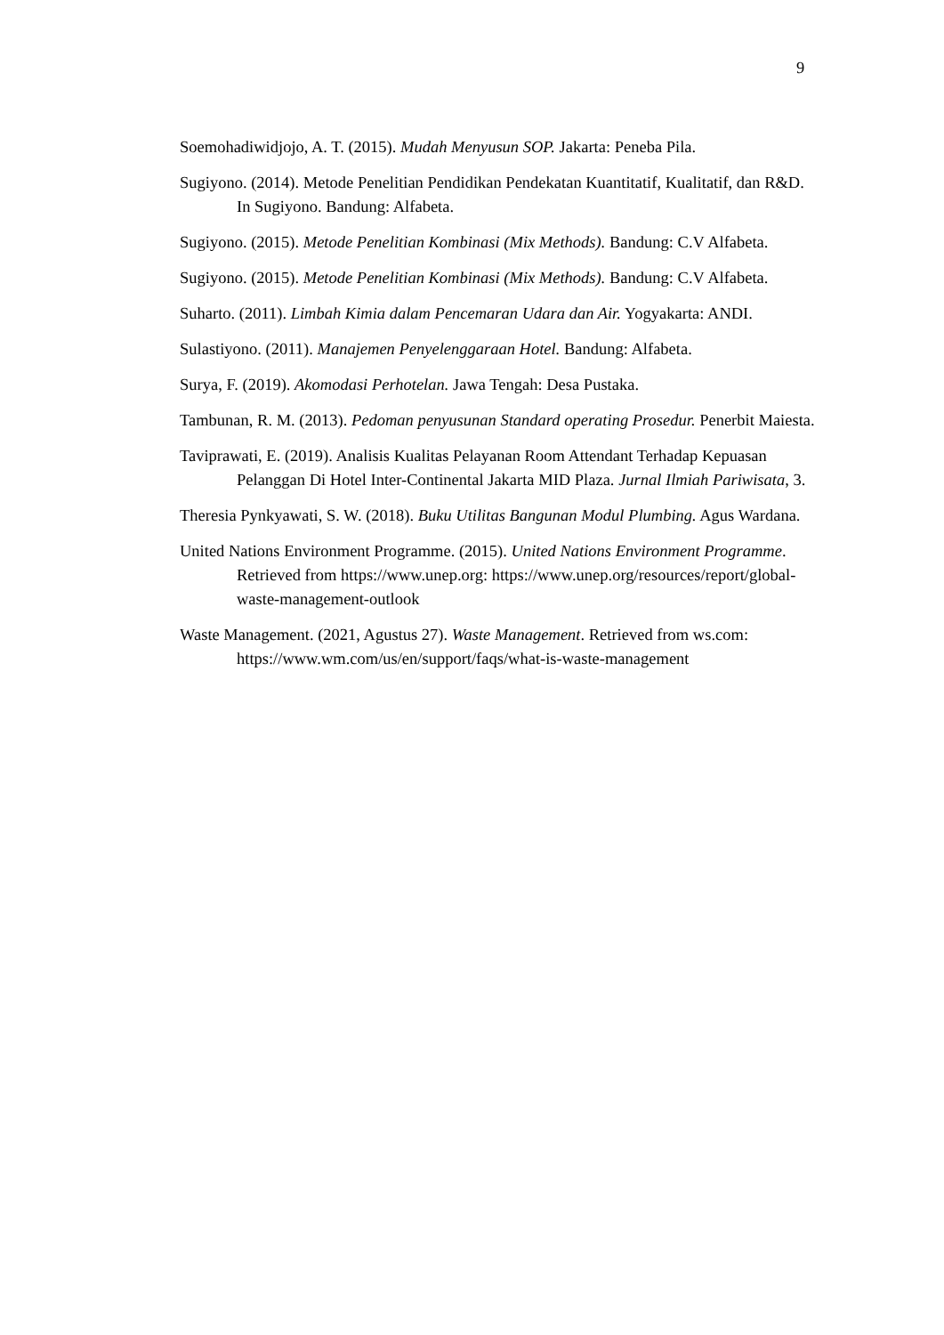9
Soemohadiwidjojo, A. T. (2015). Mudah Menyusun SOP. Jakarta: Peneba Pila.
Sugiyono. (2014). Metode Penelitian Pendidikan Pendekatan Kuantitatif, Kualitatif, dan R&D. In Sugiyono. Bandung: Alfabeta.
Sugiyono. (2015). Metode Penelitian Kombinasi (Mix Methods). Bandung: C.V Alfabeta.
Sugiyono. (2015). Metode Penelitian Kombinasi (Mix Methods). Bandung: C.V Alfabeta.
Suharto. (2011). Limbah Kimia dalam Pencemaran Udara dan Air. Yogyakarta: ANDI.
Sulastiyono. (2011). Manajemen Penyelenggaraan Hotel. Bandung: Alfabeta.
Surya, F. (2019). Akomodasi Perhotelan. Jawa Tengah: Desa Pustaka.
Tambunan, R. M. (2013). Pedoman penyusunan Standard operating Prosedur. Penerbit Maiesta.
Taviprawati, E. (2019). Analisis Kualitas Pelayanan Room Attendant Terhadap Kepuasan Pelanggan Di Hotel Inter-Continental Jakarta MID Plaza. Jurnal Ilmiah Pariwisata, 3.
Theresia Pynkyawati, S. W. (2018). Buku Utilitas Bangunan Modul Plumbing. Agus Wardana.
United Nations Environment Programme. (2015). United Nations Environment Programme. Retrieved from https://www.unep.org: https://www.unep.org/resources/report/global-waste-management-outlook
Waste Management. (2021, Agustus 27). Waste Management. Retrieved from ws.com: https://www.wm.com/us/en/support/faqs/what-is-waste-management